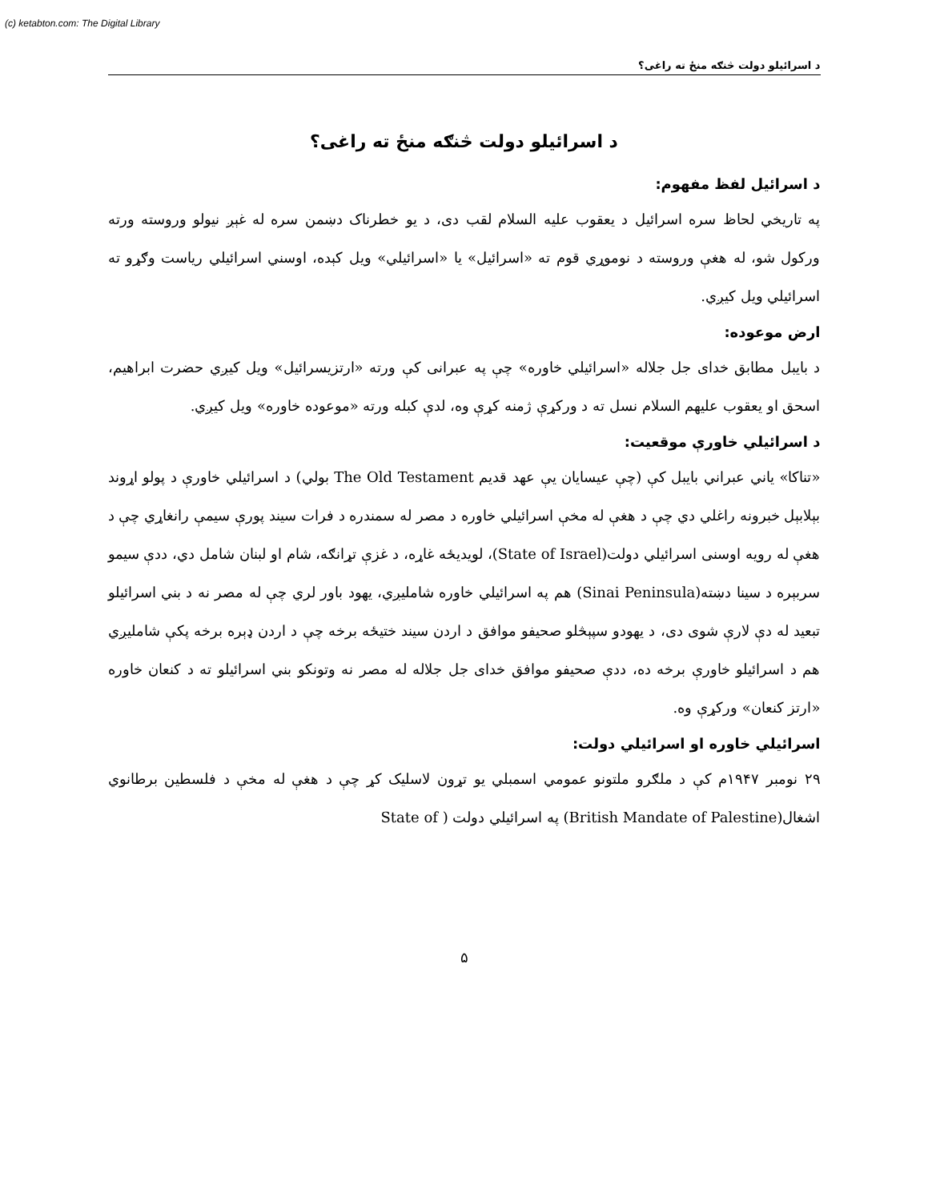(c) ketabton.com: The Digital Library
د اسرائيلو دولت څنګه منځ ته راغی؟
د اسرائيلو دولت څنګه منځ ته راغی؟
د اسرائيل لفظ مفهوم:
په تاريخي لحاظ سره اسرائيل د يعقوب عليه السلام لقب دی، د يو خطرناک دښمن سره له غېږ نيولو وروسته ورته ورکول شو، له هغې وروسته د نوموړي قوم ته «اسرائيل» يا «اسرائيلي» ويل کېده، اوسني اسرائيلي رياست وګړو ته اسرائيلي ويل کيږي.
ارض موعوده:
د بايبل مطابق خدای جل جلاله «اسرائيلي خاوره» چې په عبرانی کې ورته «ارتزيسرائيل» ويل کيږي حضرت ابراهيم، اسحق او يعقوب عليهم السلام نسل ته د ورکړې ژمنه کړې وه، لدې کبله ورته «موعوده خاوره» ويل کيږي.
د اسرائيلي خاورې موقعيت:
«تناکا» ياني عبراني بايبل کې (چې عيسايان يې عهد قديم The Old Testament بولي) د اسرائيلي خاورې د پولو اړوند بېلابېل خبرونه راغلي دي چې د هغې له مخې اسرائيلي خاوره د مصر له سمندره د فرات سيند پورې سيمې رانغاړي چې د هغې له رويه اوسنی اسرائيلي دولت(State of Israel)، لويديځه غاړه، د غزې تړانګه، شام او لبنان شامل دي، ددې سيمو سربېره د سينا دښته(Sinai Peninsula) هم په اسرائيلي خاوره شامليږي، يهود باور لري چې له مصر نه د بني اسرائيلو تبعيد له دې لارې شوی دی، د يهودو سپېڅلو صحيفو موافق د اردن سيند ختيځه برخه چې د اردن ډېره برخه پکې شامليږي هم د اسرائيلو خاورې برخه ده، ددې صحيفو موافق خدای جل جلاله له مصر نه وتونکو بني اسرائيلو ته د کنعان خاوره «ارتز کنعان» ورکړې وه.
اسرائيلي خاوره او اسرائيلي دولت:
۲۹ نومبر ۱۹۴۷م کې د ملګرو ملتونو عمومي اسمبلي يو تړون لاسليک کړ چې د هغې له مخې د فلسطين برطانوي اشغال(British Mandate of Palestine) په اسرائيلي دولت ( State of
۵